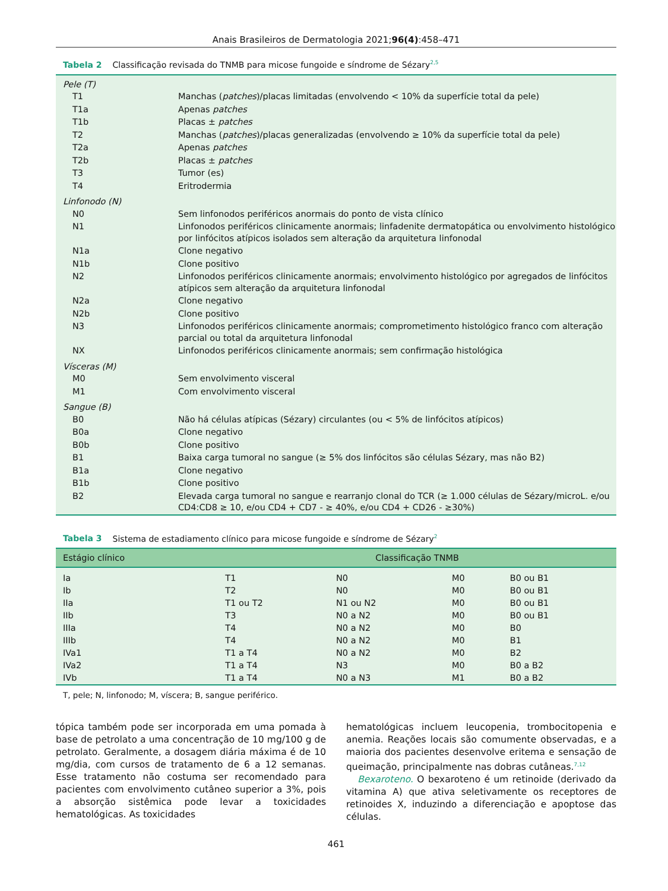Anais Brasileiros de Dermatologia 2021;96(4):458–471
Tabela 2 Classificação revisada do TNMB para micose fungoide e síndrome de Sézary<sup>2,5</sup>
| Pele (T) | |
| T1 | Manchas ( patches )/placas limitadas (envolvendo < 10% da superfície total da pele) |
| T1a | Apenas patches |
| T1b | Placas ± patches |
| T2 | Manchas ( patches )/placas generalizadas (envolvendo ≥ 10% da superfície total da pele) |
| T2a | Apenas patches |
| T2b | Placas ± patches |
| T3 | Tumor (es) |
| T4 | Eritrodermia |
| Linfonodo (N) | |
| N0 | Sem linfonodos periféricos anormais do ponto de vista clínico |
| N1 | Linfonodos periféricos clinicamente anormais; linfadenite dermatopática ou envolvimento histológico por linfócitos atípicos isolados sem alteração da arquitetura linfonodal |
| N1a | Clone negativo |
| N1b | Clone positivo |
| N2 | Linfonodos periféricos clinicamente anormais; envolvimento histológico por agregados de linfócitos atípicos sem alteração da arquitetura linfonodal |
| N2a | Clone negativo |
| N2b | Clone positivo |
| N3 | Linfonodos periféricos clinicamente anormais; comprometimento histológico franco com alteração parcial ou total da arquitetura linfonodal |
| NX | Linfonodos periféricos clinicamente anormais; sem confirmação histológica |
| Vísceras (M) | |
| M0 | Sem envolvimento visceral |
| M1 | Com envolvimento visceral |
| Sangue (B) | |
| B0 | Não há células atípicas (Sézary) circulantes (ou < 5% de linfócitos atípicos) |
| B0a | Clone negativo |
| B0b | Clone positivo |
| B1 | Baixa carga tumoral no sangue (≥ 5% dos linfócitos são células Sézary, mas não B2) |
| B1a | Clone negativo |
| B1b | Clone positivo |
| B2 | Elevada carga tumoral no sangue e rearranjo clonal do TCR (≥ 1.000 células de Sézary/microL. e/ou CD4:CD8 ≥ 10, e/ou CD4 + CD7 - ≥ 40%, e/ou CD4 + CD26 - ≥30%) |
Tabela 3 Sistema de estadiamento clínico para micose fungoide e síndrome de Sézary<sup>2</sup>
| Estágio clínico | Classificação TNMB | | | |
| --- | --- | --- | --- | --- |
| Ia | T1 | N0 | M0 | B0 ou B1 |
| Ib | T2 | N0 | M0 | B0 ou B1 |
| IIa | T1 ou T2 | N1 ou N2 | M0 | B0 ou B1 |
| IIb | T3 | N0 a N2 | M0 | B0 ou B1 |
| IIIa | T4 | N0 a N2 | M0 | B0 |
| IIIb | T4 | N0 a N2 | M0 | B1 |
| IVa1 | T1 a T4 | N0 a N2 | M0 | B2 |
| IVa2 | T1 a T4 | N3 | M0 | B0 a B2 |
| IVb | T1 a T4 | N0 a N3 | M1 | B0 a B2 |
T, pele; N, linfonodo; M, víscera; B, sangue periférico.
tópica também pode ser incorporada em uma pomada à base de petrolato a uma concentração de 10 mg/100 g de petrolato. Geralmente, a dosagem diária máxima é de 10 mg/dia, com cursos de tratamento de 6 a 12 semanas. Esse tratamento não costuma ser recomendado para pacientes com envolvimento cutâneo superior a 3%, pois a absorção sistêmica pode levar a toxicidades hematológicas. As toxicidades
hematológicas incluem leucopenia, trombocitopenia e anemia. Reações locais são comumente observadas, e a maioria dos pacientes desenvolve eritema e sensação de queimação, principalmente nas dobras cutâneas.<sup>7,12</sup>
Bexaroteno. O bexaroteno é um retinoide (derivado da vitamina A) que ativa seletivamente os receptores de retinoides X, induzindo a diferenciação e apoptose das células.
461